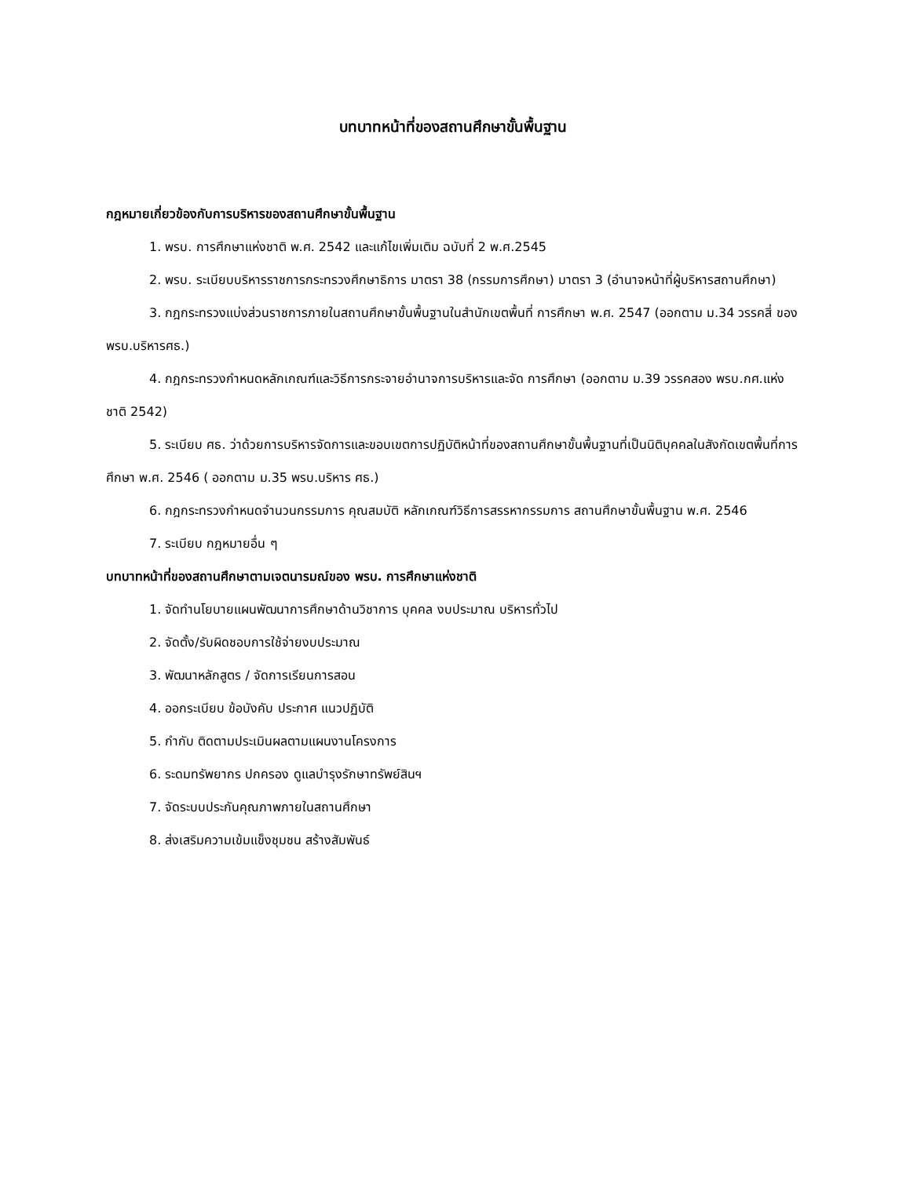บทบาทหน้าที่ของสถานศึกษาขั้นพื้นฐาน
กฎหมายเกี่ยวข้องกับการบริหารของสถานศึกษาขั้นพื้นฐาน
1. พรบ. การศึกษาแห่งชาติ พ.ศ. 2542 และแก้ไขเพิ่มเติม ฉบับที่ 2 พ.ศ.2545
2. พรบ. ระเบียบบริหารราชการกระทรวงศึกษาธิการ มาตรา 38 (กรรมการศึกษา) มาตรา 3 (อำนาจหน้าที่ผู้บริหารสถานศึกษา)
3. กฎกระทรวงแบ่งส่วนราชการภายในสถานศึกษาขั้นพื้นฐานในสำนักเขตพื้นที่ การศึกษา พ.ศ. 2547 (ออกตาม ม.34 วรรคสี่ ของพรบ.บริหารศธ.)
4. กฎกระทรวงกำหนดหลักเกณฑ์และวิธีการกระจายอำนาจการบริหารและจัด การศึกษา (ออกตาม ม.39 วรรคสอง พรบ.กศ.แห่งชาติ 2542)
5. ระเบียบ ศธ. ว่าด้วยการบริหารจัดการและขอบเขตการปฏิบัติหน้าที่ของสถานศึกษาขั้นพื้นฐานที่เป็นนิติบุคคลในสังกัดเขตพื้นที่การศึกษา พ.ศ. 2546 ( ออกตาม ม.35 พรบ.บริหาร ศธ.)
6. กฎกระทรวงกำหนดจำนวนกรรมการ คุณสมบัติ หลักเกณฑ์วิธีการสรรหากรรมการ สถานศึกษาขั้นพื้นฐาน พ.ศ. 2546
7. ระเบียบ กฎหมายอื่น ๆ
บทบาทหน้าที่ของสถานศึกษาตามเจตนารมณ์ของ พรบ. การศึกษาแห่งชาติ
1. จัดทำนโยบายแผนพัฒนาการศึกษาด้านวิชาการ บุคคล งบประมาณ บริหารทั่วไป
2. จัดตั้ง/รับผิดชอบการใช้จ่ายงบประมาณ
3. พัฒนาหลักสูตร / จัดการเรียนการสอน
4. ออกระเบียบ ข้อบังคับ ประกาศ แนวปฏิบัติ
5. กำกับ ติดตามประเมินผลตามแผนงานโครงการ
6. ระดมทรัพยากร ปกครอง ดูแลบำรุงรักษาทรัพย์สินฯ
7. จัดระบบประกันคุณภาพภายในสถานศึกษา
8. ส่งเสริมความเข้มแข็งชุมชน สร้างสัมพันธ์